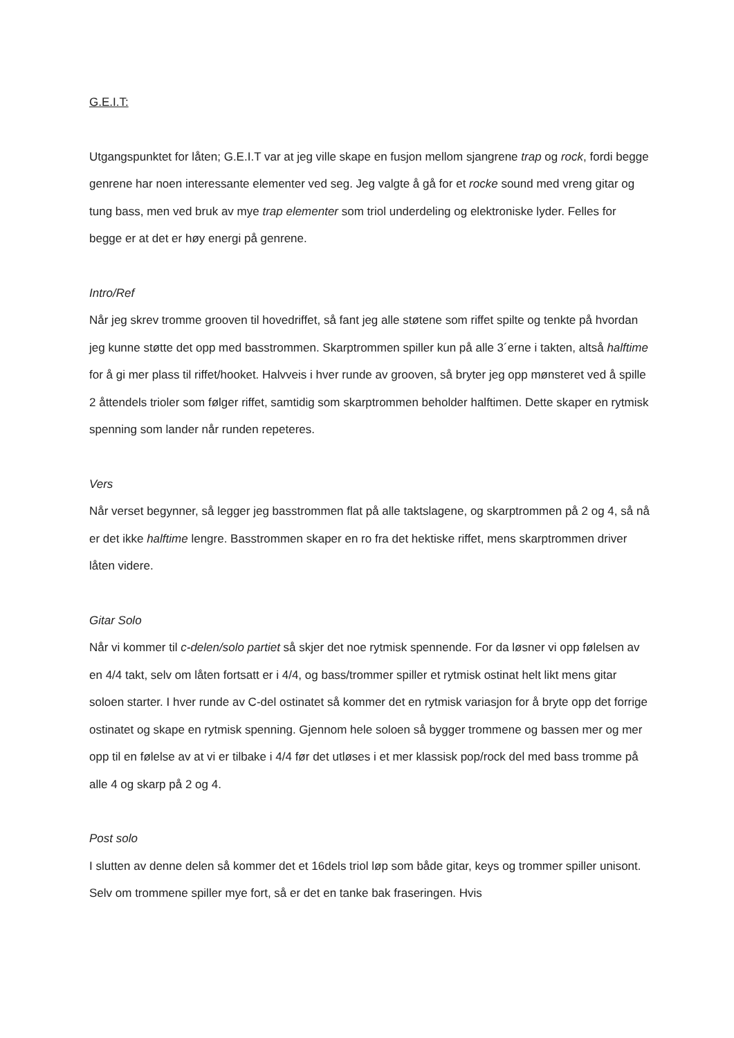G.E.I.T:
Utgangspunktet for låten; G.E.I.T var at jeg ville skape en fusjon mellom sjangrene trap og rock, fordi begge genrene har noen interessante elementer ved seg. Jeg valgte å gå for et rocke sound med vreng gitar og tung bass, men ved bruk av mye trap elementer som triol underdeling og elektroniske lyder. Felles for begge er at det er høy energi på genrene.
Intro/Ref
Når jeg skrev tromme grooven til hovedriffet, så fant jeg alle støtene som riffet spilte og tenkte på hvordan jeg kunne støtte det opp med basstrommen. Skarptrommen spiller kun på alle 3´erne i takten, altså halftime for å gi mer plass til riffet/hooket. Halvveis i hver runde av grooven, så bryter jeg opp mønsteret ved å spille 2 åttendels trioler som følger riffet, samtidig som skarptrommen beholder halftimen. Dette skaper en rytmisk spenning som lander når runden repeteres.
Vers
Når verset begynner, så legger jeg basstrommen flat på alle taktslagene, og skarptrommen på 2 og 4, så nå er det ikke halftime lengre. Basstrommen skaper en ro fra det hektiske riffet, mens skarptrommen driver låten videre.
Gitar Solo
Når vi kommer til c-delen/solo partiet så skjer det noe rytmisk spennende. For da løsner vi opp følelsen av en 4/4 takt, selv om låten fortsatt er i 4/4, og bass/trommer spiller et rytmisk ostinat helt likt mens gitar soloen starter. I hver runde av C-del ostinatet så kommer det en rytmisk variasjon for å bryte opp det forrige ostinatet og skape en rytmisk spenning. Gjennom hele soloen så bygger trommene og bassen mer og mer opp til en følelse av at vi er tilbake i 4/4 før det utløses i et mer klassisk pop/rock del med bass tromme på alle 4 og skarp på 2 og 4.
Post solo
I slutten av denne delen så kommer det et 16dels triol løp som både gitar, keys og trommer spiller unisont. Selv om trommene spiller mye fort, så er det en tanke bak fraseringen. Hvis